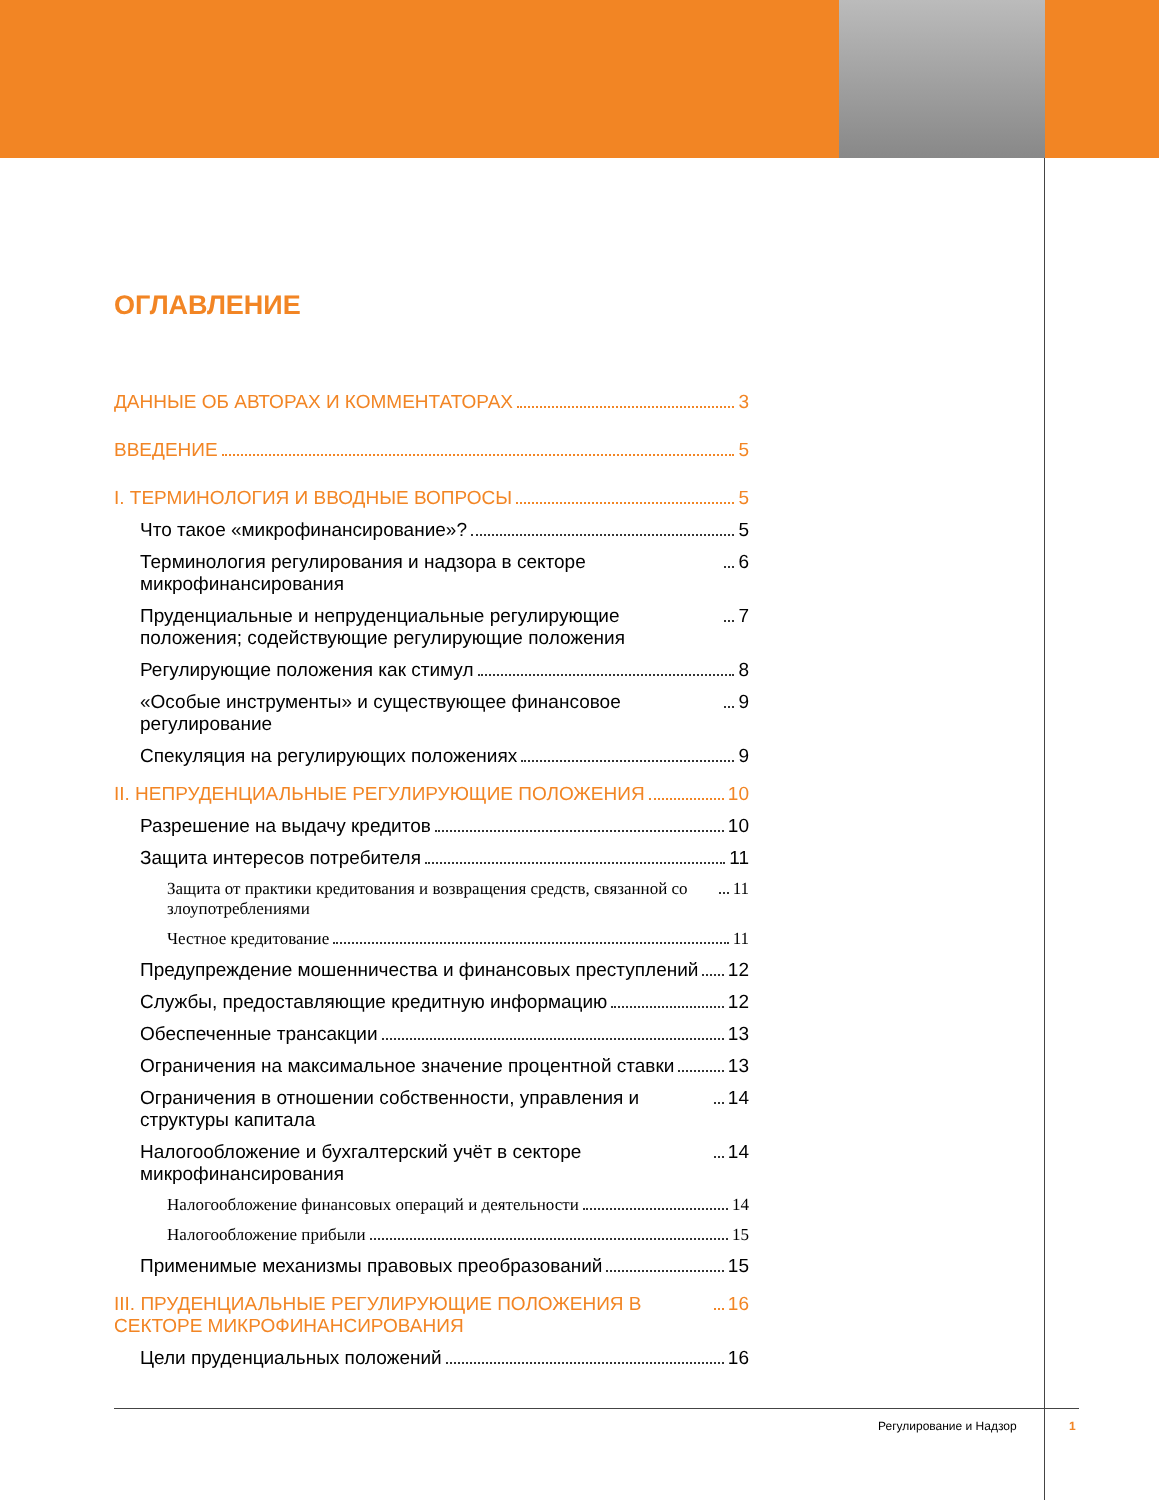ОГЛАВЛЕНИЕ
ДАННЫЕ ОБ АВТОРАХ И КОММЕНТАТОРАХ 3
ВВЕДЕНИЕ 5
I. ТЕРМИНОЛОГИЯ И ВВОДНЫЕ ВОПРОСЫ 5
Что такое «микрофинансирование»? 5
Терминология регулирования и надзора в секторе микрофинансирования 6
Пруденциальные и непруденциальные регулирующие положения; содействующие регулирующие положения 7
Регулирующие положения как стимул 8
«Особые инструменты» и существующее финансовое регулирование 9
Спекуляция на регулирующих положениях 9
II. НЕПРУДЕНЦИАЛЬНЫЕ РЕГУЛИРУЮЩИЕ ПОЛОЖЕНИЯ 10
Разрешение на выдачу кредитов 10
Защита интересов потребителя 11
Защита от практики кредитования и возвращения средств, связанной со злоупотреблениями 11
Честное кредитование 11
Предупреждение мошенничества и финансовых преступлений 12
Службы, предоставляющие кредитную информацию 12
Обеспеченные трансакции 13
Ограничения на максимальное значение процентной ставки 13
Ограничения в отношении собственности, управления и структуры капитала 14
Налогообложение и бухгалтерский учёт в секторе микрофинансирования 14
Налогообложение финансовых операций и деятельности 14
Налогообложение прибыли 15
Применимые механизмы правовых преобразований 15
III. ПРУДЕНЦИАЛЬНЫЕ РЕГУЛИРУЮЩИЕ ПОЛОЖЕНИЯ В СЕКТОРЕ МИКРОФИНАНСИРОВАНИЯ 16
Цели пруденциальных положений 16
Регулирование и Надзор 1